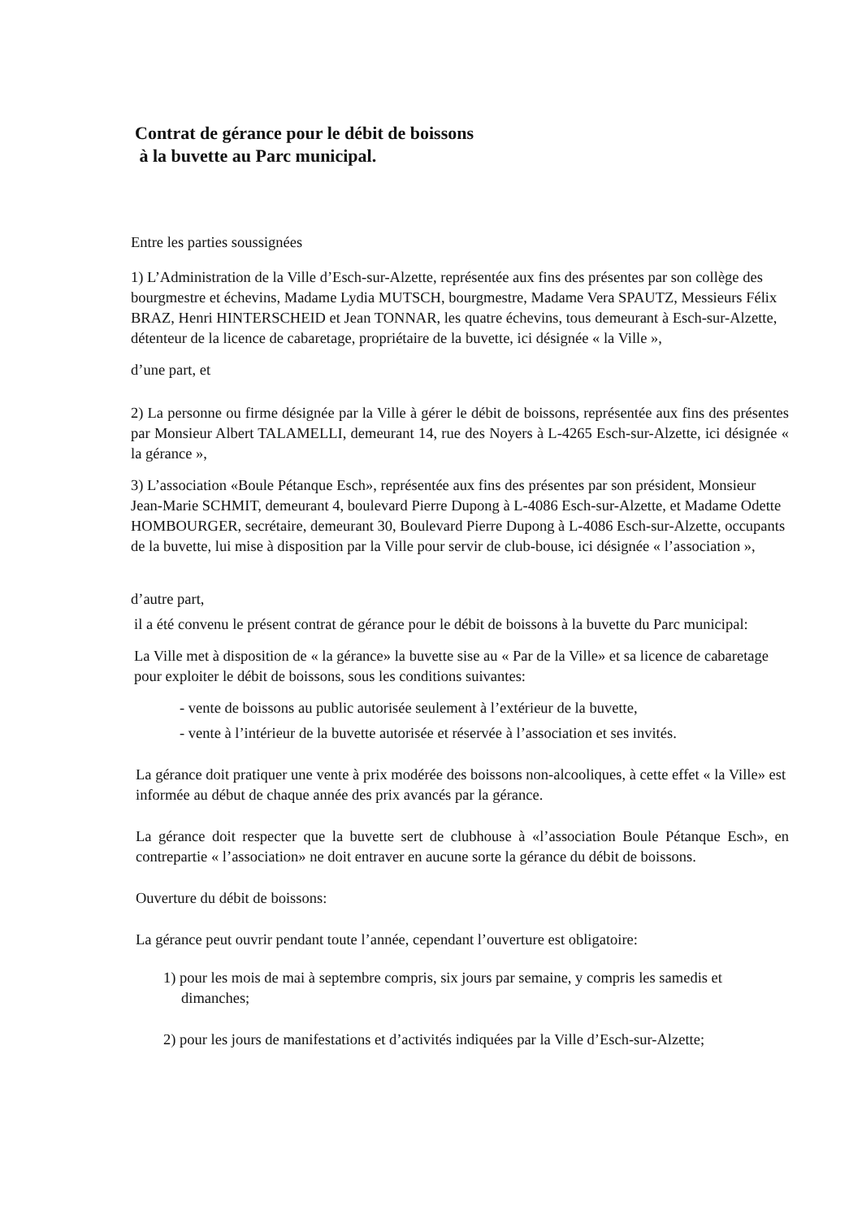Contrat de gérance pour le débit de boissons
à la buvette au Parc municipal.
Entre les parties soussignées
1) L’Administration de la Ville d’Esch-sur-Alzette, représentée aux fins des présentes par son collège des bourgmestre et échevins, Madame Lydia MUTSCH, bourgmestre, Madame Vera SPAUTZ, Messieurs Félix BRAZ, Henri HINTERSCHEID et Jean TONNAR, les quatre échevins, tous demeurant à Esch-sur-Alzette, détenteur de la licence de cabaretage, propriétaire de la buvette, ici désignée « la Ville »,
d’une part, et
2) La personne ou firme désignée par la Ville à gérer le débit de boissons, représentée aux fins des présentes par Monsieur Albert TALAMELLI, demeurant 14, rue des Noyers à L-4265 Esch-sur-Alzette, ici désignée « la gérance »,
3) L’association «Boule Pétanque Esch», représentée aux fins des présentes par son président, Monsieur Jean-Marie SCHMIT, demeurant 4, boulevard Pierre Dupong à L-4086 Esch-sur-Alzette, et Madame Odette HOMBOURGER, secrétaire, demeurant 30, Boulevard Pierre Dupong à L-4086 Esch-sur-Alzette, occupants de la buvette, lui mise à disposition par la Ville pour servir de club-bouse, ici désignée « l’association »,
d’autre part,
il a été convenu le présent contrat de gérance pour le débit de boissons à la buvette du Parc municipal:
La Ville met à disposition de « la gérance» la buvette sise au « Par de la Ville» et sa licence de cabaretage pour exploiter le débit de boissons, sous les conditions suivantes:
- vente de boissons au public autorisée seulement à l’extérieur de la buvette,
- vente à l’intérieur de la buvette autorisée et réservée à l’association et ses invités.
La gérance doit pratiquer une vente à prix modérée des boissons non-alcooliques, à cette effet « la Ville» est informée au début de chaque année des prix avancés par la gérance.
La gérance doit respecter que la buvette sert de clubhouse à «l’association Boule Pétanque Esch», en contrepartie « l’association» ne doit entraver en aucune sorte la gérance du débit de boissons.
Ouverture du débit de boissons:
La gérance peut ouvrir pendant toute l’année, cependant l’ouverture est obligatoire:
1) pour les mois de mai à septembre compris, six jours par semaine, y compris les samedis et dimanches;
2) pour les jours de manifestations et d’activités indiquées par la Ville d’Esch-sur-Alzette;